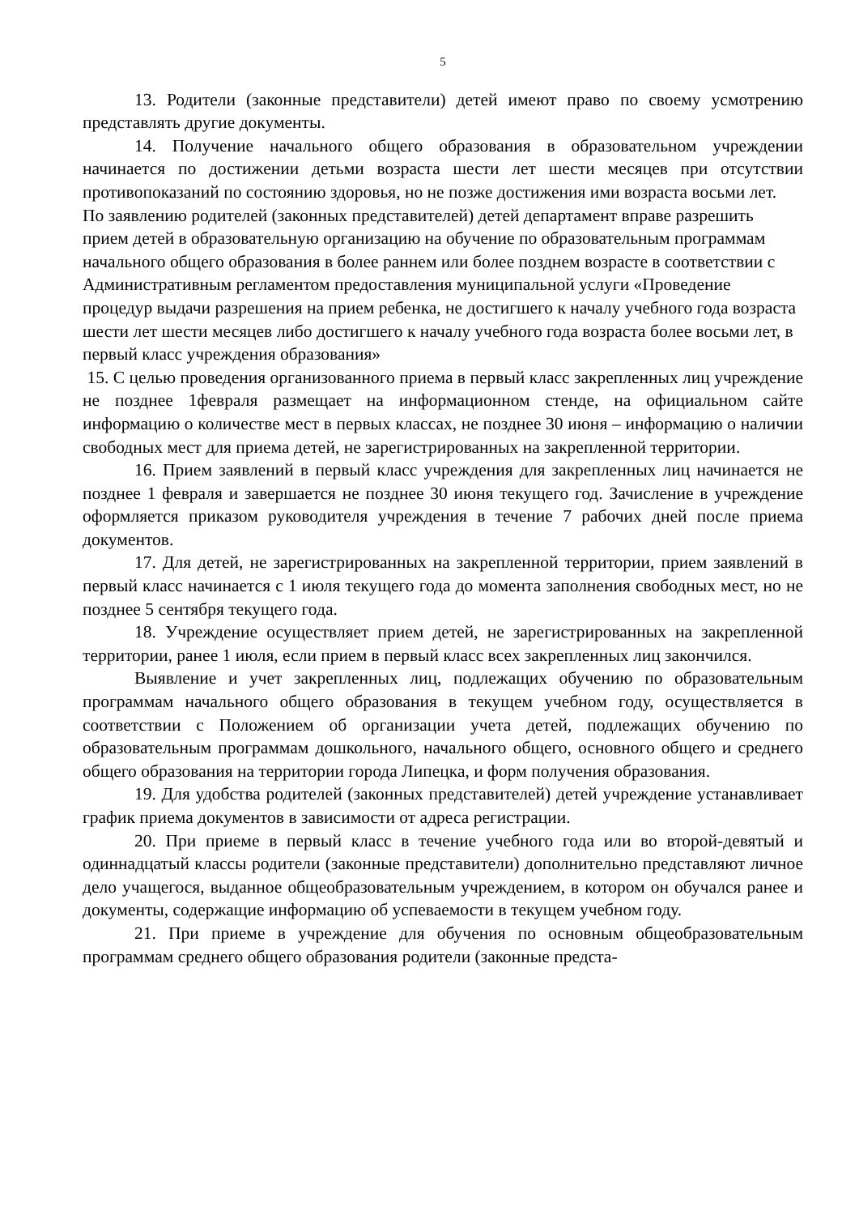5
13. Родители (законные представители) детей имеют право по своему усмотрению представлять другие документы.
14. Получение начального общего образования в образовательном учреждении начинается по достижении детьми возраста шести лет шести месяцев при отсутствии противопоказаний по состоянию здоровья, но не позже достижения ими возраста восьми лет.
По заявлению родителей (законных представителей) детей департамент вправе разрешить прием детей в образовательную организацию на обучение по образовательным программам начального общего образования в более раннем или более позднем возрасте в соответствии с Административным регламентом предоставления муниципальной услуги «Проведение процедур выдачи разрешения на прием ребенка, не достигшего к началу учебного года возраста шести лет шести месяцев либо достигшего к началу учебного года возраста более восьми лет, в первый класс учреждения образования»
15. С целью проведения организованного приема в первый класс закрепленных лиц учреждение не позднее 1февраля размещает на информационном стенде, на официальном сайте информацию о количестве мест в первых классах, не позднее 30 июня – информацию о наличии свободных мест для приема детей, не зарегистрированных на закрепленной территории.
16. Прием заявлений в первый класс учреждения для закрепленных лиц начинается не позднее 1 февраля и завершается не позднее 30 июня текущего год. Зачисление в учреждение оформляется приказом руководителя учреждения в течение 7 рабочих дней после приема документов.
17. Для детей, не зарегистрированных на закрепленной территории, прием заявлений в первый класс начинается с 1 июля текущего года до момента заполнения свободных мест, но не позднее 5 сентября текущего года.
18. Учреждение осуществляет прием детей, не зарегистрированных на закрепленной территории, ранее 1 июля, если прием в первый класс всех закрепленных лиц закончился.
Выявление и учет закрепленных лиц, подлежащих обучению по образовательным программам начального общего образования в текущем учебном году, осуществляется в соответствии с Положением об организации учета детей, подлежащих обучению по образовательным программам дошкольного, начального общего, основного общего и среднего общего образования на территории города Липецка, и форм получения образования.
19. Для удобства родителей (законных представителей) детей учреждение устанавливает график приема документов в зависимости от адреса регистрации.
20. При приеме в первый класс в течение учебного года или во второй-девятый и одиннадцатый классы родители (законные представители) дополнительно представляют личное дело учащегося, выданное общеобразовательным учреждением, в котором он обучался ранее и документы, содержащие информацию об успеваемости в текущем учебном году.
21. При приеме в учреждение для обучения по основным общеобразовательным программам среднего общего образования родители (законные предста-